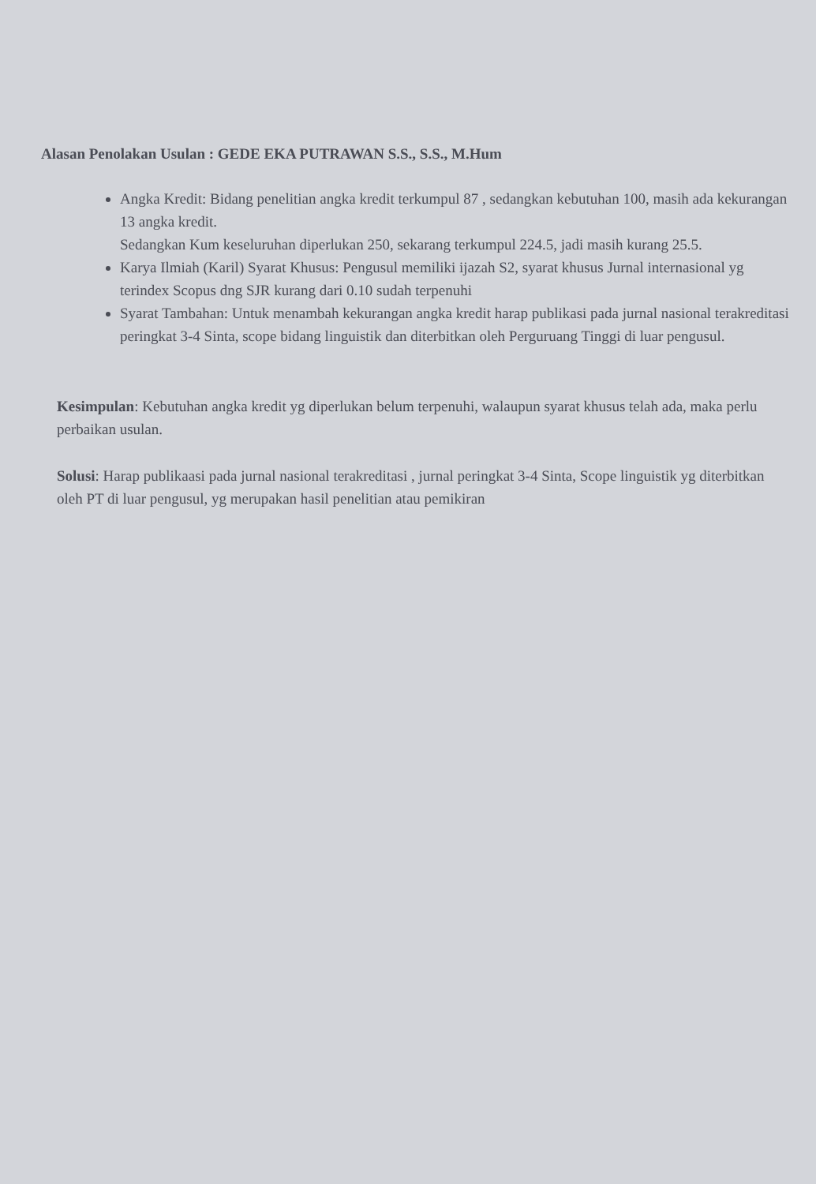Alasan Penolakan Usulan : GEDE EKA PUTRAWAN S.S., S.S., M.Hum
Angka Kredit: Bidang penelitian angka kredit terkumpul 87 , sedangkan kebutuhan 100, masih ada kekurangan 13 angka kredit.
Sedangkan Kum keseluruhan diperlukan 250, sekarang terkumpul 224.5, jadi masih kurang 25.5.
Karya Ilmiah (Karil) Syarat Khusus: Pengusul memiliki ijazah S2, syarat khusus Jurnal internasional yg terindex Scopus dng SJR kurang dari 0.10 sudah terpenuhi
Syarat Tambahan: Untuk menambah kekurangan angka kredit harap publikasi pada jurnal nasional terakreditasi peringkat 3-4 Sinta, scope bidang linguistik dan diterbitkan oleh Perguruang Tinggi di luar pengusul.
Kesimpulan: Kebutuhan angka kredit yg diperlukan belum terpenuhi, walaupun syarat khusus telah ada, maka perlu perbaikan usulan.
Solusi: Harap publikaasi pada jurnal nasional terakreditasi , jurnal peringkat 3-4 Sinta, Scope linguistik yg diterbitkan oleh PT di luar pengusul, yg merupakan hasil penelitian atau pemikiran